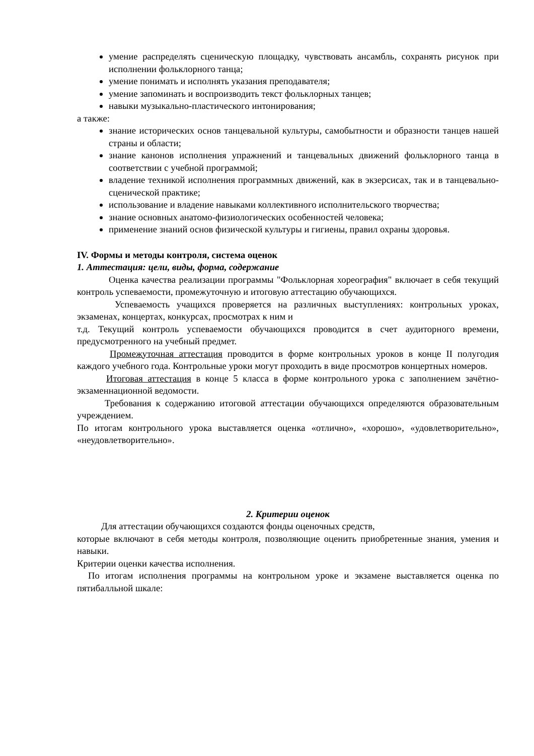умение распределять сценическую площадку, чувствовать ансамбль, сохранять рисунок при исполнении фольклорного танца;
умение понимать и исполнять указания преподавателя;
умение запоминать и воспроизводить текст фольклорных танцев;
навыки музыкально-пластического интонирования;
а также:
знание исторических основ танцевальной культуры, самобытности и образности танцев нашей страны и области;
знание канонов исполнения упражнений и танцевальных движений фольклорного танца в соответствии с учебной программой;
владение техникой исполнения программных движений, как в экзерсисах, так и в танцевально-сценической практике;
использование и владение навыками коллективного исполнительского творчества;
знание основных анатомо-физиологических особенностей человека;
применение знаний основ физической культуры и гигиены, правил охраны здоровья.
IV. Формы и методы контроля, система оценок
1. Аттестация: цели, виды, форма, содержание
Оценка качества реализации программы "Фольклорная хореография" включает в себя текущий контроль успеваемости, промежуточную и итоговую аттестацию обучающихся.
Успеваемость учащихся проверяется на различных выступлениях: контрольных уроках, экзаменах, концертах, конкурсах, просмотрах к ним и
т.д. Текущий контроль успеваемости обучающихся проводится в счет аудиторного времени, предусмотренного на учебный предмет.
Промежуточная аттестация проводится в форме контрольных уроков в конце II полугодия каждого учебного года. Контрольные уроки могут проходить в виде просмотров концертных номеров.
Итоговая аттестация в конце 5 класса в форме контрольного урока с заполнением зачётно-экзаменнационной ведомости.
Требования к содержанию итоговой аттестации обучающихся определяются образовательным учреждением.
По итогам контрольного урока выставляется оценка «отлично», «хорошо», «удовлетворительно», «неудовлетворительно».
2. Критерии оценок
Для аттестации обучающихся создаются фонды оценочных средств,
которые включают в себя методы контроля, позволяющие оценить приобретенные знания, умения и навыки.
Критерии оценки качества исполнения.
По итогам исполнения программы на контрольном уроке и экзамене выставляется оценка по пятибалльной шкале: